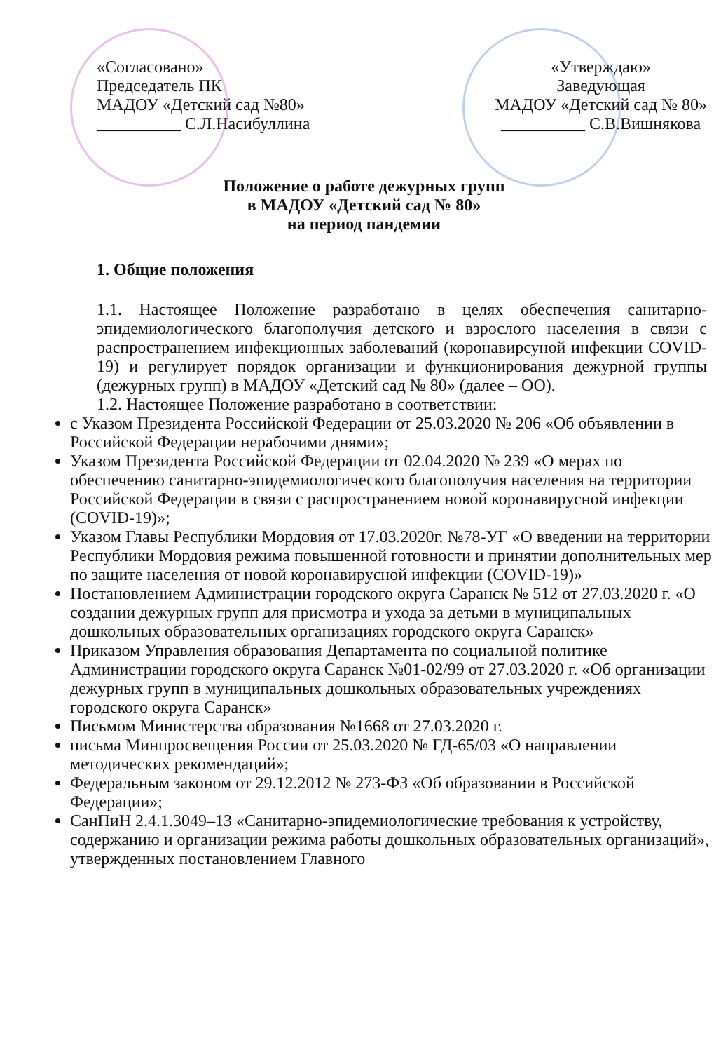«Согласовано»
Председатель ПК
МАДОУ «Детский сад №80»
__________ С.Л.Насибуллина
«Утверждаю»
Заведующая
МАДОУ «Детский сад № 80»
__________ С.В.Вишнякова
Положение о работе дежурных групп
в МАДОУ «Детский сад № 80»
на период пандемии
1. Общие положения
1.1. Настоящее Положение разработано в целях обеспечения санитарно-эпидемиологического благополучия детского и взрослого населения в связи с распространением инфекционных заболеваний (коронавирсуной инфекции COVID-19) и регулирует порядок организации и функционирования дежурной группы (дежурных групп) в МАДОУ «Детский сад № 80» (далее – ОО).
1.2. Настоящее Положение разработано в соответствии:
с Указом Президента Российской Федерации от 25.03.2020 № 206 «Об объявлении в Российской Федерации нерабочими днями»;
Указом Президента Российской Федерации от 02.04.2020 № 239 «О мерах по обеспечению санитарно-эпидемиологического благополучия населения на территории Российской Федерации в связи с распространением новой коронавирусной инфекции (COVID-19)»;
Указом Главы Республики Мордовия от 17.03.2020г. №78-УГ «О введении на территории Республики Мордовия режима повышенной готовности и принятии дополнительных мер по защите населения от новой коронавирусной инфекции (COVID-19)»
Постановлением Администрации городского округа Саранск № 512 от 27.03.2020 г. «О создании дежурных групп для присмотра и ухода за детьми в муниципальных дошкольных образовательных организациях городского округа Саранск»
Приказом Управления образования Департамента по социальной политике Администрации городского округа Саранск №01-02/99 от 27.03.2020 г. «Об организации дежурных групп в муниципальных дошкольных образовательных учреждениях городского округа Саранск»
Письмом Министерства образования №1668 от 27.03.2020 г.
письма Минпросвещения России от 25.03.2020 № ГД-65/03 «О направлении методических рекомендаций»;
Федеральным законом от 29.12.2012 № 273-ФЗ «Об образовании в Российской Федерации»;
СанПиН 2.4.1.3049–13 «Санитарно-эпидемиологические требования к устройству, содержанию и организации режима работы дошкольных образовательных организаций», утвержденных постановлением Главного